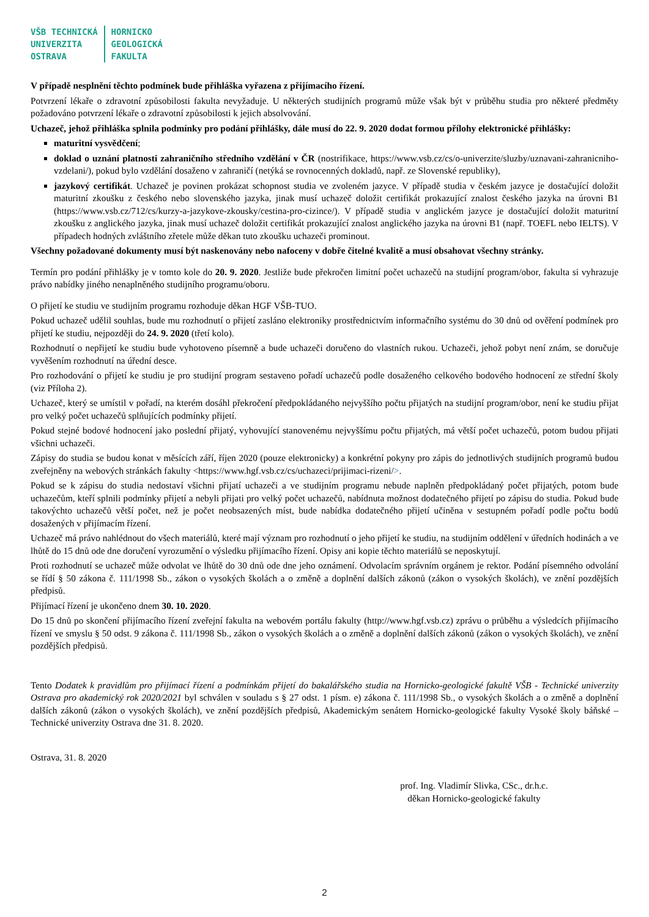VŠB TECHNICKÁ
UNIVERZITA
OSTRAVA
HORNICKO
GEOLOGICKÁ
FAKULTA
V případě nesplnění těchto podmínek bude přihláška vyřazena z přijímacího řízení.
Potvrzení lékaře o zdravotní způsobilosti fakulta nevyžaduje. U některých studijních programů může však být v průběhu studia pro některé předměty požadováno potvrzení lékaře o zdravotní způsobilosti k jejich absolvování.
Uchazeč, jehož přihláška splnila podmínky pro podání přihlášky, dále musí do 22. 9. 2020 dodat formou přílohy elektronické přihlášky:
maturitní vysvědčení;
doklad o uznání platnosti zahraničního středního vzdělání v ČR (nostrifikace, https://www.vsb.cz/cs/o-univerzite/sluzby/uznavani-zahranicniho-vzdelani/), pokud bylo vzdělání dosaženo v zahraničí (netýká se rovnocenných dokladů, např. ze Slovenské republiky),
jazykový certifikát. Uchazeč je povinen prokázat schopnost studia ve zvoleném jazyce. V případě studia v českém jazyce je dostačující doložit maturitní zkoušku z českého nebo slovenského jazyka, jinak musí uchazeč doložit certifikát prokazující znalost českého jazyka na úrovni B1 (https://www.vsb.cz/712/cs/kurzy-a-jazykove-zkousky/cestina-pro-cizince/). V případě studia v anglickém jazyce je dostačující doložit maturitní zkoušku z anglického jazyka, jinak musí uchazeč doložit certifikát prokazující znalost anglického jazyka na úrovni B1 (např. TOEFL nebo IELTS). V případech hodných zvláštního zřetele může děkan tuto zkoušku uchazeči prominout.
Všechny požadované dokumenty musí být naskenovány nebo nafoceny v dobře čitelné kvalitě a musí obsahovat všechny stránky.
Termín pro podání přihlášky je v tomto kole do 20. 9. 2020. Jestliže bude překročen limitní počet uchazečů na studijní program/obor, fakulta si vyhrazuje právo nabídky jiného nenaplněného studijního programu/oboru.
O přijetí ke studiu ve studijním programu rozhoduje děkan HGF VŠB-TUO.
Pokud uchazeč udělil souhlas, bude mu rozhodnutí o přijetí zasláno elektroniky prostřednictvím informačního systému do 30 dnů od ověření podmínek pro přijetí ke studiu, nejpozději do 24. 9. 2020 (třetí kolo).
Rozhodnutí o nepřijetí ke studiu bude vyhotoveno písemně a bude uchazeči doručeno do vlastních rukou. Uchazeči, jehož pobyt není znám, se doručuje vyvěšením rozhodnutí na úřední desce.
Pro rozhodování o přijetí ke studiu je pro studijní program sestaveno pořadí uchazečů podle dosaženého celkového bodového hodnocení ze střední školy (viz Příloha 2).
Uchazeč, který se umístil v pořadí, na kterém dosáhl překročení předpokládaného nejvyššího počtu přijatých na studijní program/obor, není ke studiu přijat pro velký počet uchazečů splňujících podmínky přijetí.
Pokud stejné bodové hodnocení jako poslední přijatý, vyhovující stanovenému nejvyššímu počtu přijatých, má větší počet uchazečů, potom budou přijati všichni uchazeči.
Zápisy do studia se budou konat v měsících září, říjen 2020 (pouze elektronicky) a konkrétní pokyny pro zápis do jednotlivých studijních programů budou zveřejněny na webových stránkách fakulty <https://www.hgf.vsb.cz/cs/uchazeci/prijimaci-rizeni/>.
Pokud se k zápisu do studia nedostaví všichni přijatí uchazeči a ve studijním programu nebude naplněn předpokládaný počet přijatých, potom bude uchazečům, kteří splnili podmínky přijetí a nebyli přijati pro velký počet uchazečů, nabídnuta možnost dodatečného přijetí po zápisu do studia. Pokud bude takovýchto uchazečů větší počet, než je počet neobsazených míst, bude nabídka dodatečného přijetí učiněna v sestupném pořadí podle počtu bodů dosažených v přijímacím řízení.
Uchazeč má právo nahlédnout do všech materiálů, které mají význam pro rozhodnutí o jeho přijetí ke studiu, na studijním oddělení v úředních hodinách a ve lhůtě do 15 dnů ode dne doručení vyrozumění o výsledku přijímacího řízení. Opisy ani kopie těchto materiálů se neposkytují.
Proti rozhodnutí se uchazeč může odvolat ve lhůtě do 30 dnů ode dne jeho oznámení. Odvolacím správním orgánem je rektor. Podání písemného odvolání se řídí § 50 zákona č. 111/1998 Sb., zákon o vysokých školách a o změně a doplnění dalších zákonů (zákon o vysokých školách), ve znění pozdějších předpisů.
Přijímací řízení je ukončeno dnem 30. 10. 2020.
Do 15 dnů po skončení přijímacího řízení zveřejní fakulta na webovém portálu fakulty (http://www.hgf.vsb.cz) zprávu o průběhu a výsledcích přijímacího řízení ve smyslu § 50 odst. 9 zákona č. 111/1998 Sb., zákon o vysokých školách a o změně a doplnění dalších zákonů (zákon o vysokých školách), ve znění pozdějších předpisů.
Tento Dodatek k pravidlům pro přijímací řízení a podmínkám přijetí do bakalářského studia na Hornicko-geologické fakultě VŠB - Technické univerzity Ostrava pro akademický rok 2020/2021 byl schválen v souladu s § 27 odst. 1 písm. e) zákona č. 111/1998 Sb., o vysokých školách a o změně a doplnění dalších zákonů (zákon o vysokých školách), ve znění pozdějších předpisů, Akademickým senátem Hornicko-geologické fakulty Vysoké školy báňské – Technické univerzity Ostrava dne 31. 8. 2020.
Ostrava, 31. 8. 2020
prof. Ing. Vladimír Slivka, CSc., dr.h.c.
děkan Hornicko-geologické fakulty
2